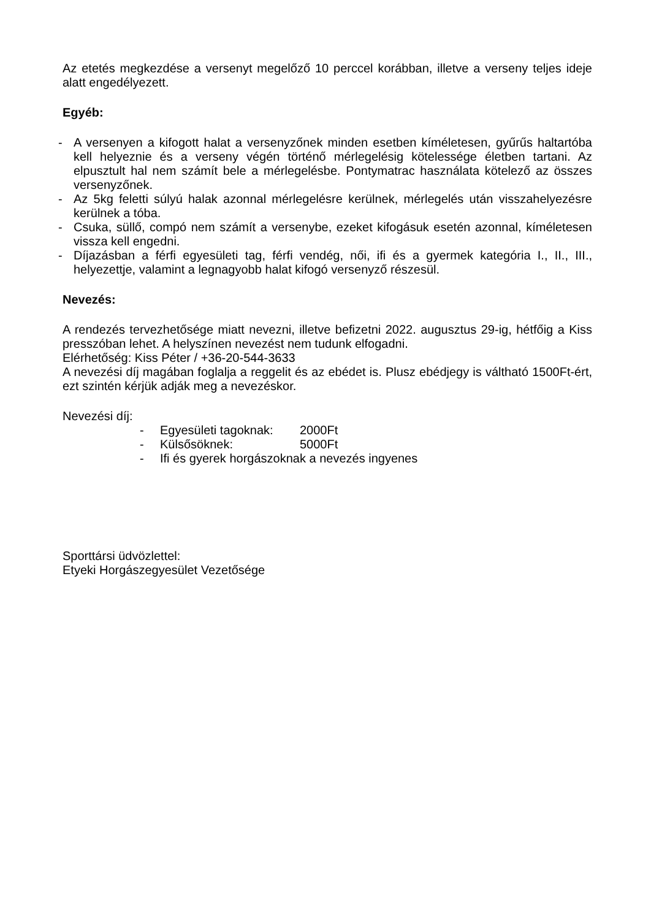Az etetés megkezdése a versenyt megelőző 10 perccel korábban, illetve a verseny teljes ideje alatt engedélyezett.
Egyéb:
- A versenyen a kifogott halat a versenyzőnek minden esetben kíméletesen, gyűrűs haltartóba kell helyeznie és a verseny végén történő mérlegelésig kötelessége életben tartani. Az elpusztult hal nem számít bele a mérlegelésbe. Pontymatrac használata kötelező az összes versenyzőnek.
- Az 5kg feletti súlyú halak azonnal mérlegelésre kerülnek, mérlegelés után visszahelyezésre kerülnek a tóba.
- Csuka, süllő, compó nem számít a versenybe, ezeket kifogásuk esetén azonnal, kíméletesen vissza kell engedni.
- Díjazásban a férfi egyesületi tag, férfi vendég, női, ifi és a gyermek kategória I., II., III., helyezettje, valamint a legnagyobb halat kifogó versenyző részesül.
Nevezés:
A rendezés tervezhetősége miatt nevezni, illetve befizetni 2022. augusztus 29-ig, hétfőig a Kiss presszóban lehet. A helyszínen nevezést nem tudunk elfogadni.
Elérhetőség: Kiss Péter / +36-20-544-3633
A nevezési díj magában foglalja a reggelit és az ebédet is. Plusz ebédjegy is váltható 1500Ft-ért, ezt szintén kérjük adják meg a nevezéskor.
Nevezési díj:
- Egyesületi tagoknak: 2000Ft
- Külsősöknek: 5000Ft
- Ifi és gyerek horgászoknak a nevezés ingyenes
Sporttársi üdvözlettel:
Etyeki Horgászegyesület Vezetősége